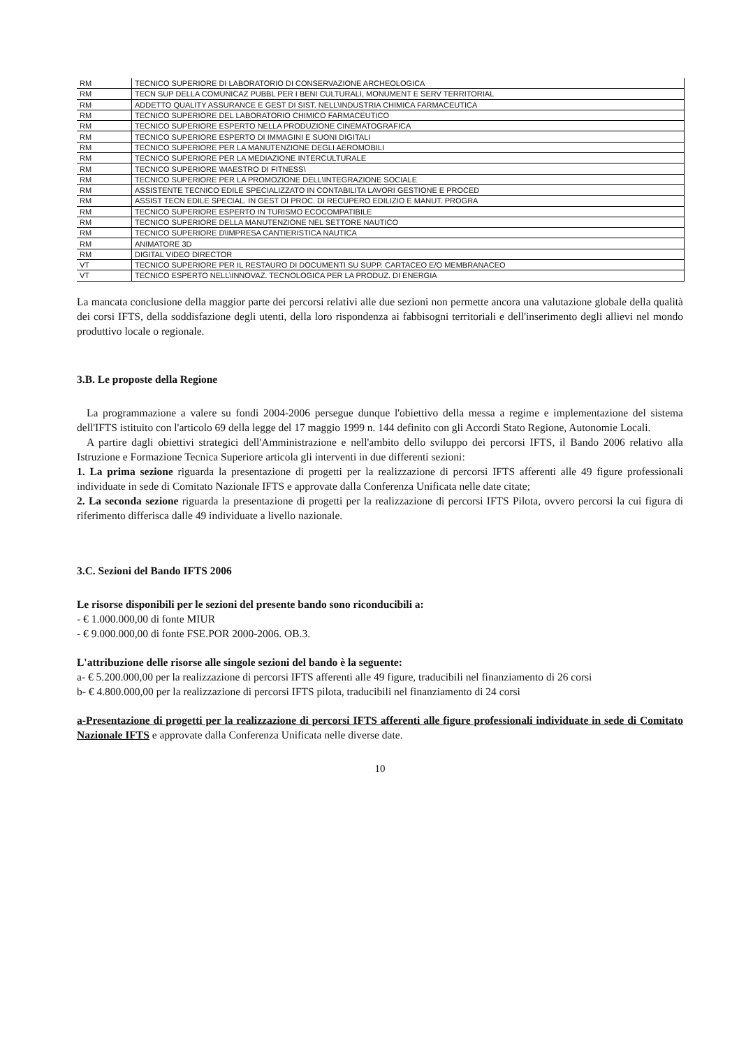| RM | TECNICO SUPERIORE DI LABORATORIO DI CONSERVAZIONE ARCHEOLOGICA |
| RM | TECN SUP DELLA COMUNICAZ PUBBL PER I BENI CULTURALI, MONUMENT E SERV TERRITORIAL |
| RM | ADDETTO QUALITY ASSURANCE E GEST DI SIST. NELL\INDUSTRIA CHIMICA FARMACEUTICA |
| RM | TECNICO SUPERIORE DEL LABORATORIO CHIMICO FARMACEUTICO |
| RM | TECNICO SUPERIORE ESPERTO NELLA PRODUZIONE CINEMATOGRAFICA |
| RM | TECNICO SUPERIORE ESPERTO DI IMMAGINI E SUONI DIGITALI |
| RM | TECNICO SUPERIORE PER LA MANUTENZIONE DEGLI AEROMOBILI |
| RM | TECNICO SUPERIORE PER LA MEDIAZIONE INTERCULTURALE |
| RM | TECNICO SUPERIORE \MAESTRO DI FITNESS\ |
| RM | TECNICO SUPERIORE PER LA PROMOZIONE DELL\INTEGRAZIONE SOCIALE |
| RM | ASSISTENTE TECNICO EDILE SPECIALIZZATO IN CONTABILITA LAVORI GESTIONE E PROCED |
| RM | ASSIST TECN EDILE SPECIAL. IN GEST DI PROC. DI RECUPERO EDILIZIO E MANUT. PROGRA |
| RM | TECNICO SUPERIORE ESPERTO IN TURISMO ECOCOMPATIBILE |
| RM | TECNICO SUPERIORE DELLA MANUTENZIONE NEL SETTORE NAUTICO |
| RM | TECNICO SUPERIORE D\IMPRESA CANTIERISTICA NAUTICA |
| RM | ANIMATORE 3D |
| RM | DIGITAL VIDEO DIRECTOR |
| VT | TECNICO SUPERIORE PER IL RESTAURO DI DOCUMENTI SU SUPP. CARTACEO E/O MEMBRANACEO |
| VT | TECNICO ESPERTO NELL\INNOVAZ. TECNOLOGICA PER LA PRODUZ. DI ENERGIA |
La mancata conclusione della maggior parte dei percorsi relativi alle due sezioni non permette ancora una valutazione globale della qualità dei corsi IFTS, della soddisfazione degli utenti, della loro rispondenza ai fabbisogni territoriali e dell'inserimento degli allievi nel mondo produttivo locale o regionale.
3.B. Le proposte della Regione
La programmazione a valere su fondi 2004-2006 persegue dunque l'obiettivo della messa a regime e implementazione del sistema dell'IFTS istituito con l'articolo 69 della legge del 17 maggio 1999 n. 144 definito con gli Accordi Stato Regione, Autonomie Locali.
A partire dagli obiettivi strategici dell'Amministrazione e nell'ambito dello sviluppo dei percorsi IFTS, il Bando 2006 relativo alla Istruzione e Formazione Tecnica Superiore articola gli interventi in due differenti sezioni:
1. La prima sezione riguarda la presentazione di progetti per la realizzazione di percorsi IFTS afferenti alle 49 figure professionali individuate in sede di Comitato Nazionale IFTS e approvate dalla Conferenza Unificata nelle date citate;
2. La seconda sezione riguarda la presentazione di progetti per la realizzazione di percorsi IFTS Pilota, ovvero percorsi la cui figura di riferimento differisca dalle 49 individuate a livello nazionale.
3.C. Sezioni del Bando IFTS 2006
Le risorse disponibili per le sezioni del presente bando sono riconducibili a:
- € 1.000.000,00 di fonte MIUR
- € 9.000.000,00 di fonte FSE.POR 2000-2006. OB.3.
L'attribuzione delle risorse alle singole sezioni del bando è la seguente:
a- € 5.200.000,00 per la realizzazione di percorsi IFTS afferenti alle 49 figure, traducibili nel finanziamento di 26 corsi
b- € 4.800.000,00 per la realizzazione di percorsi IFTS pilota, traducibili nel finanziamento di 24 corsi
a-Presentazione di progetti per la realizzazione di percorsi IFTS afferenti alle figure professionali individuate in sede di Comitato Nazionale IFTS e approvate dalla Conferenza Unificata nelle diverse date.
10